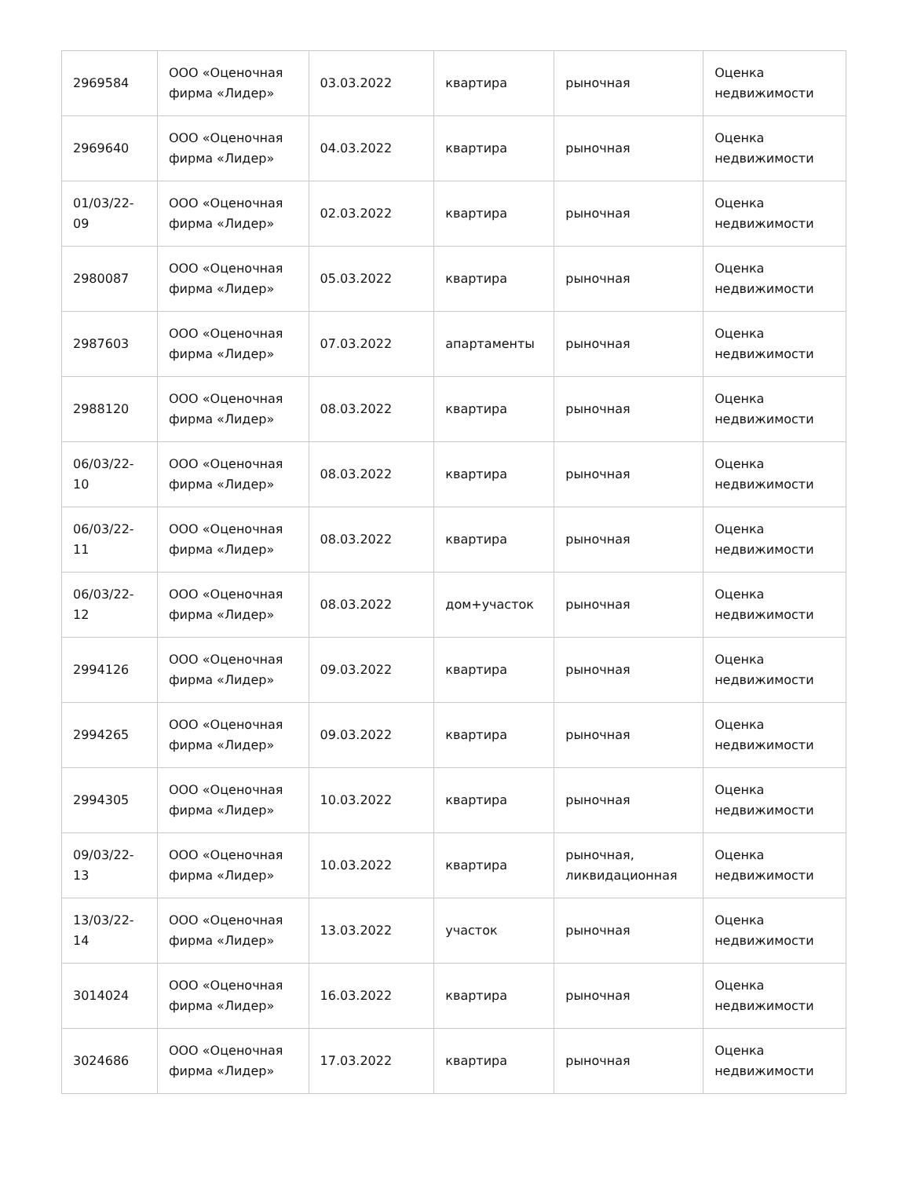| 2969584 | ООО «Оценочная фирма «Лидер» | 03.03.2022 | квартира | рыночная | Оценка недвижимости |
| 2969640 | ООО «Оценочная фирма «Лидер» | 04.03.2022 | квартира | рыночная | Оценка недвижимости |
| 01/03/22-09 | ООО «Оценочная фирма «Лидер» | 02.03.2022 | квартира | рыночная | Оценка недвижимости |
| 2980087 | ООО «Оценочная фирма «Лидер» | 05.03.2022 | квартира | рыночная | Оценка недвижимости |
| 2987603 | ООО «Оценочная фирма «Лидер» | 07.03.2022 | апартаменты | рыночная | Оценка недвижимости |
| 2988120 | ООО «Оценочная фирма «Лидер» | 08.03.2022 | квартира | рыночная | Оценка недвижимости |
| 06/03/22-10 | ООО «Оценочная фирма «Лидер» | 08.03.2022 | квартира | рыночная | Оценка недвижимости |
| 06/03/22-11 | ООО «Оценочная фирма «Лидер» | 08.03.2022 | квартира | рыночная | Оценка недвижимости |
| 06/03/22-12 | ООО «Оценочная фирма «Лидер» | 08.03.2022 | дом+участок | рыночная | Оценка недвижимости |
| 2994126 | ООО «Оценочная фирма «Лидер» | 09.03.2022 | квартира | рыночная | Оценка недвижимости |
| 2994265 | ООО «Оценочная фирма «Лидер» | 09.03.2022 | квартира | рыночная | Оценка недвижимости |
| 2994305 | ООО «Оценочная фирма «Лидер» | 10.03.2022 | квартира | рыночная | Оценка недвижимости |
| 09/03/22-13 | ООО «Оценочная фирма «Лидер» | 10.03.2022 | квартира | рыночная, ликвидационная | Оценка недвижимости |
| 13/03/22-14 | ООО «Оценочная фирма «Лидер» | 13.03.2022 | участок | рыночная | Оценка недвижимости |
| 3014024 | ООО «Оценочная фирма «Лидер» | 16.03.2022 | квартира | рыночная | Оценка недвижимости |
| 3024686 | ООО «Оценочная фирма «Лидер» | 17.03.2022 | квартира | рыночная | Оценка недвижимости |